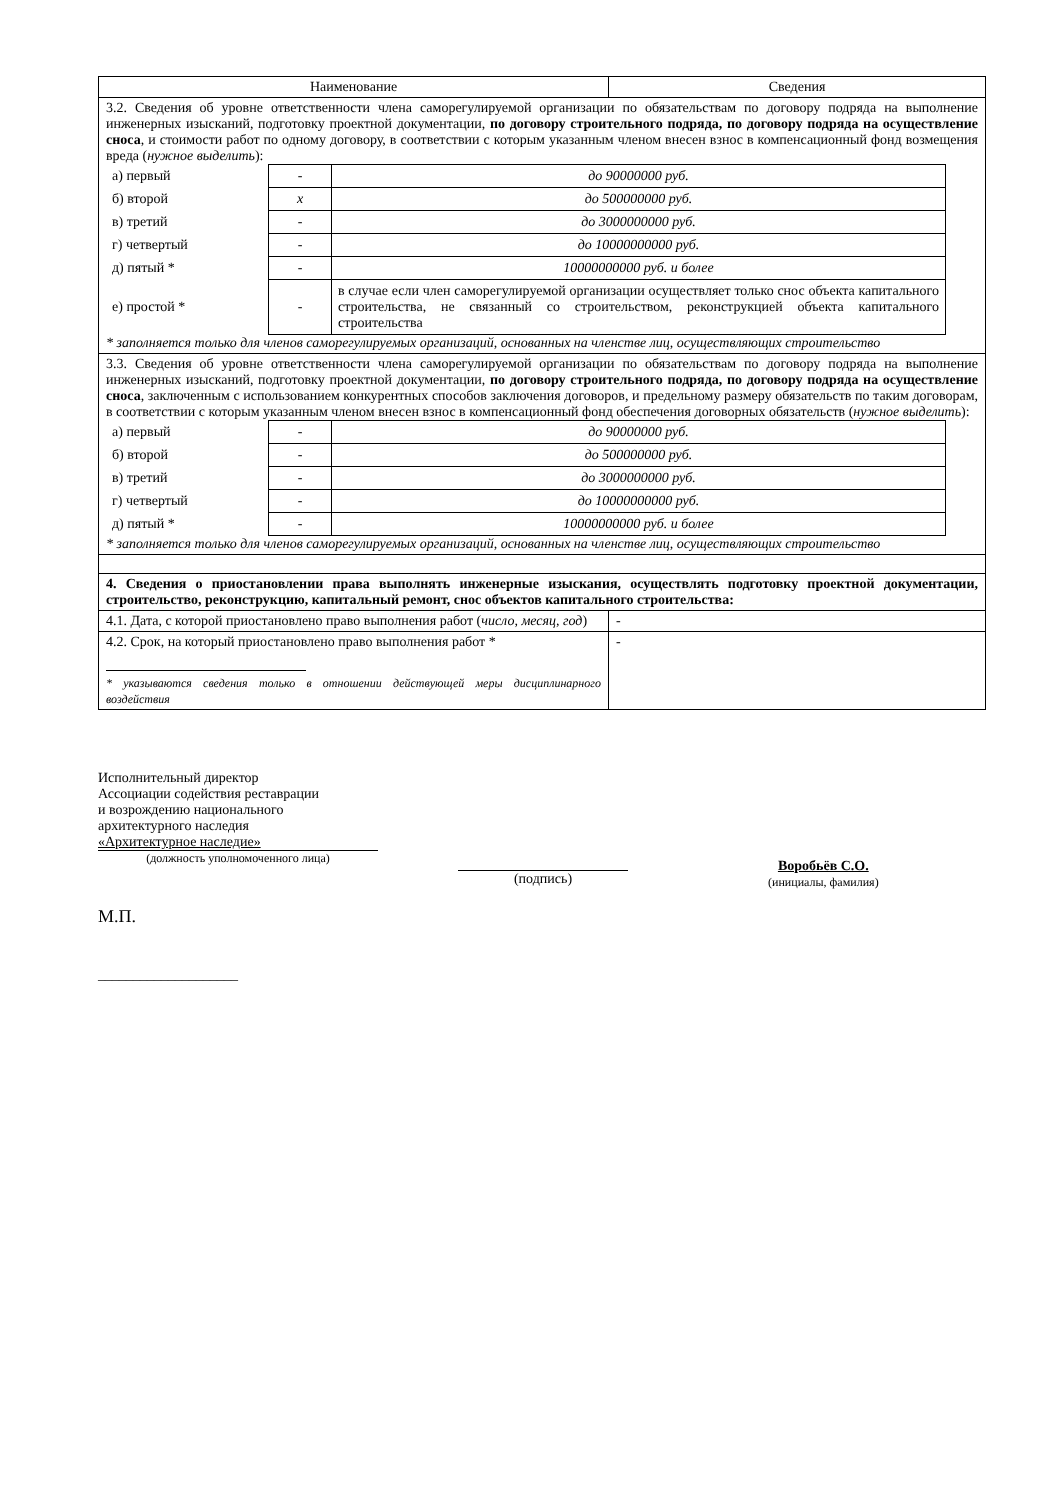| Наименование | Сведения |
| --- | --- |
| 3.2. Сведения об уровне ответственности члена саморегулируемой организации по обязательствам по договору подряда на выполнение инженерных изысканий, подготовку проектной документации, по договору строительного подряда, по договору подряда на осуществление сноса , и стоимости работ по одному договору, в соответствии с которым указанным членом внесен взнос в компенсационный фонд возмещения вреда ( нужное выделить ): / а) первый / - / до 90000000 руб. / / б) второй / x / до 500000000 руб. / / в) третий / - / до 3000000000 руб. / / г) четвертый / - / до 10000000000 руб. / / д) пятый * / - / 10000000000 руб. и более / / е) простой * / - / в случае если член саморегулируемой организации осуществляет только снос объекта капитального строительства, не связанный со строительством, реконструкцией объекта капитального строительства / * заполняется только для членов саморегулируемых организаций, основанных на членстве лиц, осуществляющих строительство | |
| 3.3. Сведения об уровне ответственности члена саморегулируемой организации по обязательствам по договору подряда на выполнение инженерных изысканий, подготовку проектной документации, по договору строительного подряда, по договору подряда на осуществление сноса , заключенным с использованием конкурентных способов заключения договоров, и предельному размеру обязательств по таким договорам, в соответствии с которым указанным членом внесен взнос в компенсационный фонд обеспечения договорных обязательств ( нужное выделить ): / а) первый / - / до 90000000 руб. / / б) второй / - / до 500000000 руб. / / в) третий / - / до 3000000000 руб. / / г) четвертый / - / до 10000000000 руб. / / д) пятый * / - / 10000000000 руб. и более / * заполняется только для членов саморегулируемых организаций, основанных на членстве лиц, осуществляющих строительство | |
| 4. Сведения о приостановлении права выполнять инженерные изыскания, осуществлять подготовку проектной документации, строительство, реконструкцию, капитальный ремонт, снос объектов капитального строительства: | |
| 4.1. Дата, с которой приостановлено право выполнения работ ( число, месяц, год ) | - |
| 4.2. Срок, на который приостановлено право выполнения работ * * указываются сведения только в отношении действующей меры дисциплинарного воздействия | - |
Исполнительный директор
Ассоциации содействия реставрации
и возрождению национального
архитектурного наследия
«Архитектурное наследие»
(должность уполномоченного лица)
М.П.
____________________
(подпись)
Воробьёв С.О.
(инициалы, фамилия)